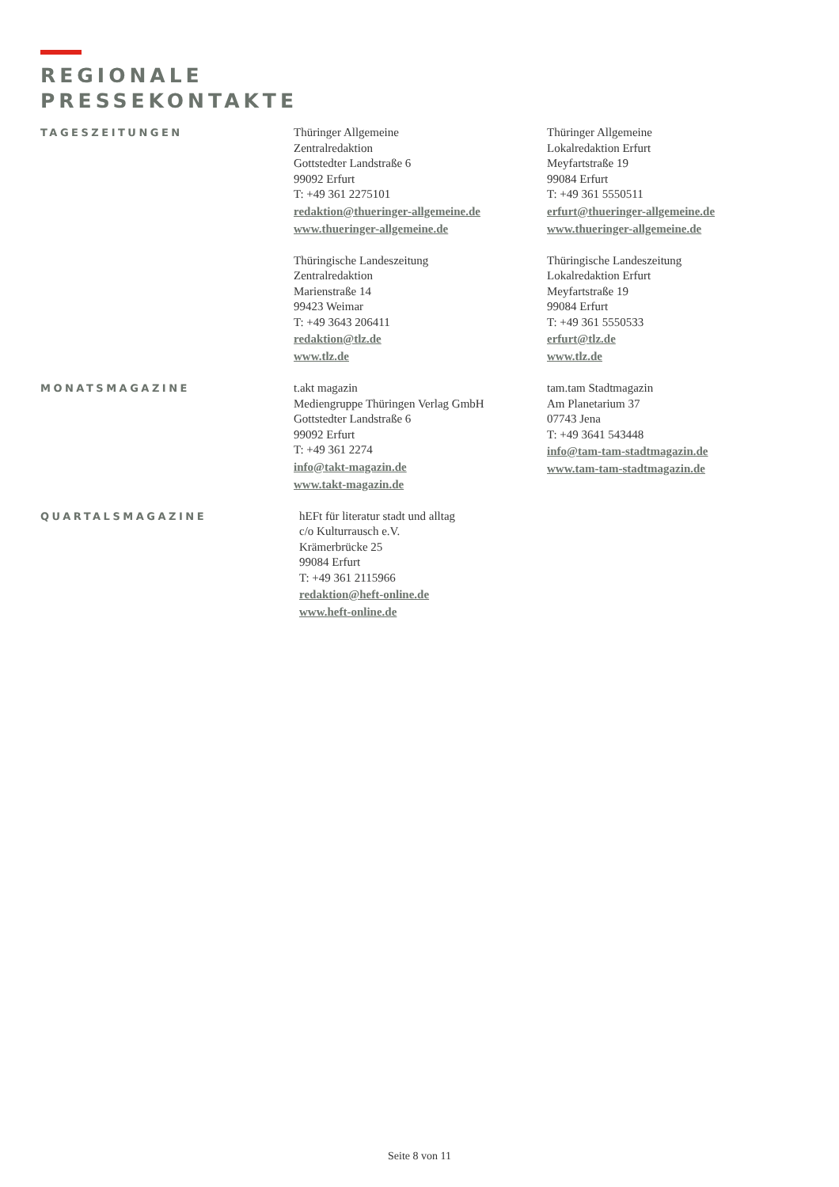REGIONALE
PRESSEKONTAKTE
TAGESZEITUNGEN
Thüringer Allgemeine
Zentralredaktion
Gottstedter Landstraße 6
99092 Erfurt
T: +49 361 2275101
redaktion@thueringer-allgemeine.de
www.thueringer-allgemeine.de
Thüringer Allgemeine
Lokalredaktion Erfurt
Meyfartstraße 19
99084 Erfurt
T: +49 361 5550511
erfurt@thueringer-allgemeine.de
www.thueringer-allgemeine.de
Thüringische Landeszeitung
Zentralredaktion
Marienstraße 14
99423 Weimar
T: +49 3643 206411
redaktion@tlz.de
www.tlz.de
Thüringische Landeszeitung
Lokalredaktion Erfurt
Meyfartstraße 19
99084 Erfurt
T: +49 361 5550533
erfurt@tlz.de
www.tlz.de
MONATSMAGAZINE
t.akt magazin
Mediengruppe Thüringen Verlag GmbH
Gottstedter Landstraße 6
99092 Erfurt
T: +49 361 2274
info@takt-magazin.de
www.takt-magazin.de
tam.tam Stadtmagazin
Am Planetarium 37
07743 Jena
T: +49 3641 543448
info@tam-tam-stadtmagazin.de
www.tam-tam-stadtmagazin.de
QUARTALSMAGAZINE
hEFt für literatur stadt und alltag
c/o Kulturrausch e.V.
Krämerbrücke 25
99084 Erfurt
T: +49 361 2115966
redaktion@heft-online.de
www.heft-online.de
Seite 8 von 11